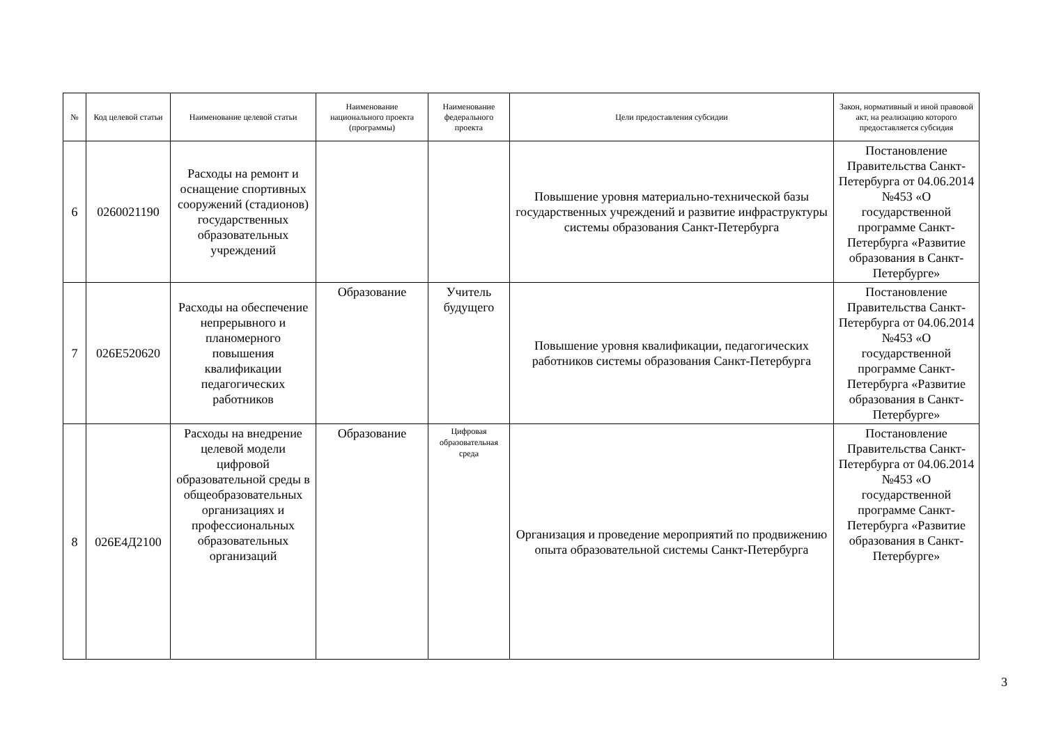| № | Код целевой статьи | Наименование целевой статьи | Наименование национального проекта (программы) | Наименование федерального проекта | Цели предоставления субсидии | Закон, нормативный и иной правовой акт, на реализацию которого предоставляется субсидия |
| --- | --- | --- | --- | --- | --- | --- |
| 6 | 0260021190 | Расходы на ремонт и оснащение спортивных сооружений (стадионов) государственных образовательных учреждений | | | Повышение уровня материально-технической базы государственных учреждений и развитие инфраструктуры системы образования Санкт-Петербурга | Постановление Правительства Санкт-Петербурга от 04.06.2014 №453 «О государственной программе Санкт-Петербурга «Развитие образования в Санкт-Петербурге» |
| 7 | 026Е520620 | Расходы на обеспечение непрерывного и планомерного повышения квалификации педагогических работников | Образование | Учитель будущего | Повышение уровня квалификации, педагогических работников системы образования Санкт-Петербурга | Постановление Правительства Санкт-Петербурга от 04.06.2014 №453 «О государственной программе Санкт-Петербурга «Развитие образования в Санкт-Петербурге» |
| 8 | 026Е4Д2100 | Расходы на внедрение целевой модели цифровой образовательной среды в общеобразовательных организациях и профессиональных образовательных организаций | Образование | Цифровая образовательная среда | Организация и проведение мероприятий по продвижению опыта образовательной системы Санкт-Петербурга | Постановление Правительства Санкт-Петербурга от 04.06.2014 №453 «О государственной программе Санкт-Петербурга «Развитие образования в Санкт-Петербурге» |
3